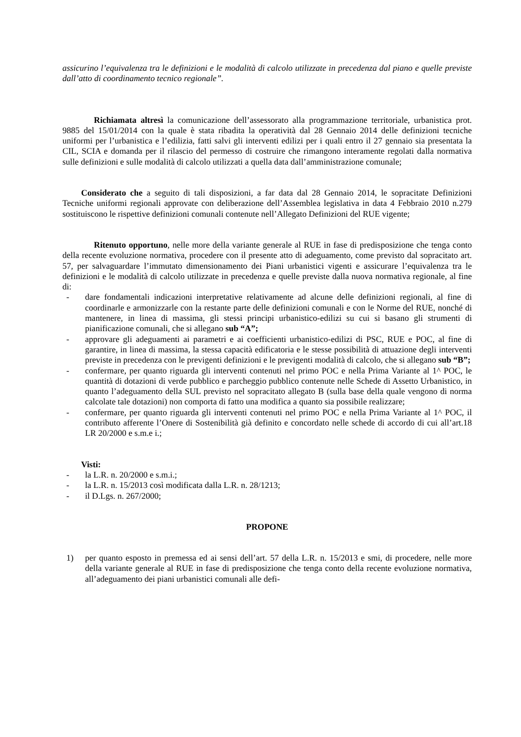assicurino l’equivalenza tra le definizioni e le modalità di calcolo utilizzate in precedenza dal piano e quelle previste dall’atto di coordinamento tecnico regionale”.
Richiamata altresì la comunicazione dell’assessorato alla programmazione territoriale, urbanistica prot. 9885 del 15/01/2014 con la quale è stata ribadita la operatività dal 28 Gennaio 2014 delle definizioni tecniche uniformi per l’urbanistica e l’edilizia, fatti salvi gli interventi edilizi per i quali entro il 27 gennaio sia presentata la CIL, SCIA e domanda per il rilascio del permesso di costruire che rimangono interamente regolati dalla normativa sulle definizioni e sulle modalità di calcolo utilizzati a quella data dall’amministrazione comunale;
Considerato che a seguito di tali disposizioni, a far data dal 28 Gennaio 2014, le sopracitate Definizioni Tecniche uniformi regionali approvate con deliberazione dell’Assemblea legislativa in data 4 Febbraio 2010 n.279 sostituiscono le rispettive definizioni comunali contenute nell’Allegato Definizioni del RUE vigente;
Ritenuto opportuno, nelle more della variante generale al RUE in fase di predisposizione che tenga conto della recente evoluzione normativa, procedere con il presente atto di adeguamento, come previsto dal sopracitato art. 57, per salvaguardare l’immutato dimensionamento dei Piani urbanistici vigenti e assicurare l’equivalenza tra le definizioni e le modalità di calcolo utilizzate in precedenza e quelle previste dalla nuova normativa regionale, al fine di:
- dare fondamentali indicazioni interpretative relativamente ad alcune delle definizioni regionali, al fine di coordinarle e armonizzarle con la restante parte delle definizioni comunali e con le Norme del RUE, nonché di mantenere, in linea di massima, gli stessi principi urbanistico-edilizi su cui si basano gli strumenti di pianificazione comunali, che si allegano sub “A”;
- approvare gli adeguamenti ai parametri e ai coefficienti urbanistico-edilizi di PSC, RUE e POC, al fine di garantire, in linea di massima, la stessa capacità edificatoria e le stesse possibilità di attuazione degli interventi previste in precedenza con le previgenti definizioni e le previgenti modalità di calcolo, che si allegano sub “B”;
- confermare, per quanto riguarda gli interventi contenuti nel primo POC e nella Prima Variante al 1^ POC, le quantità di dotazioni di verde pubblico e parcheggio pubblico contenute nelle Schede di Assetto Urbanistico, in quanto l’adeguamento della SUL previsto nel sopracitato allegato B (sulla base della quale vengono di norma calcolate tale dotazioni) non comporta di fatto una modifica a quanto sia possibile realizzare;
- confermare, per quanto riguarda gli interventi contenuti nel primo POC e nella Prima Variante al 1^ POC, il contributo afferente l’Onere di Sostenibilità già definito e concordato nelle schede di accordo di cui all’art.18 LR 20/2000 e s.m.e i.;
Visti:
- la L.R. n. 20/2000 e s.m.i.;
- la L.R. n. 15/2013 così modificata dalla L.R. n. 28/1213;
- il D.Lgs. n. 267/2000;
PROPONE
1) per quanto esposto in premessa ed ai sensi dell’art. 57 della L.R. n. 15/2013 e smi, di procedere, nelle more della variante generale al RUE in fase di predisposizione che tenga conto della recente evoluzione normativa, all’adeguamento dei piani urbanistici comunali alle defi-